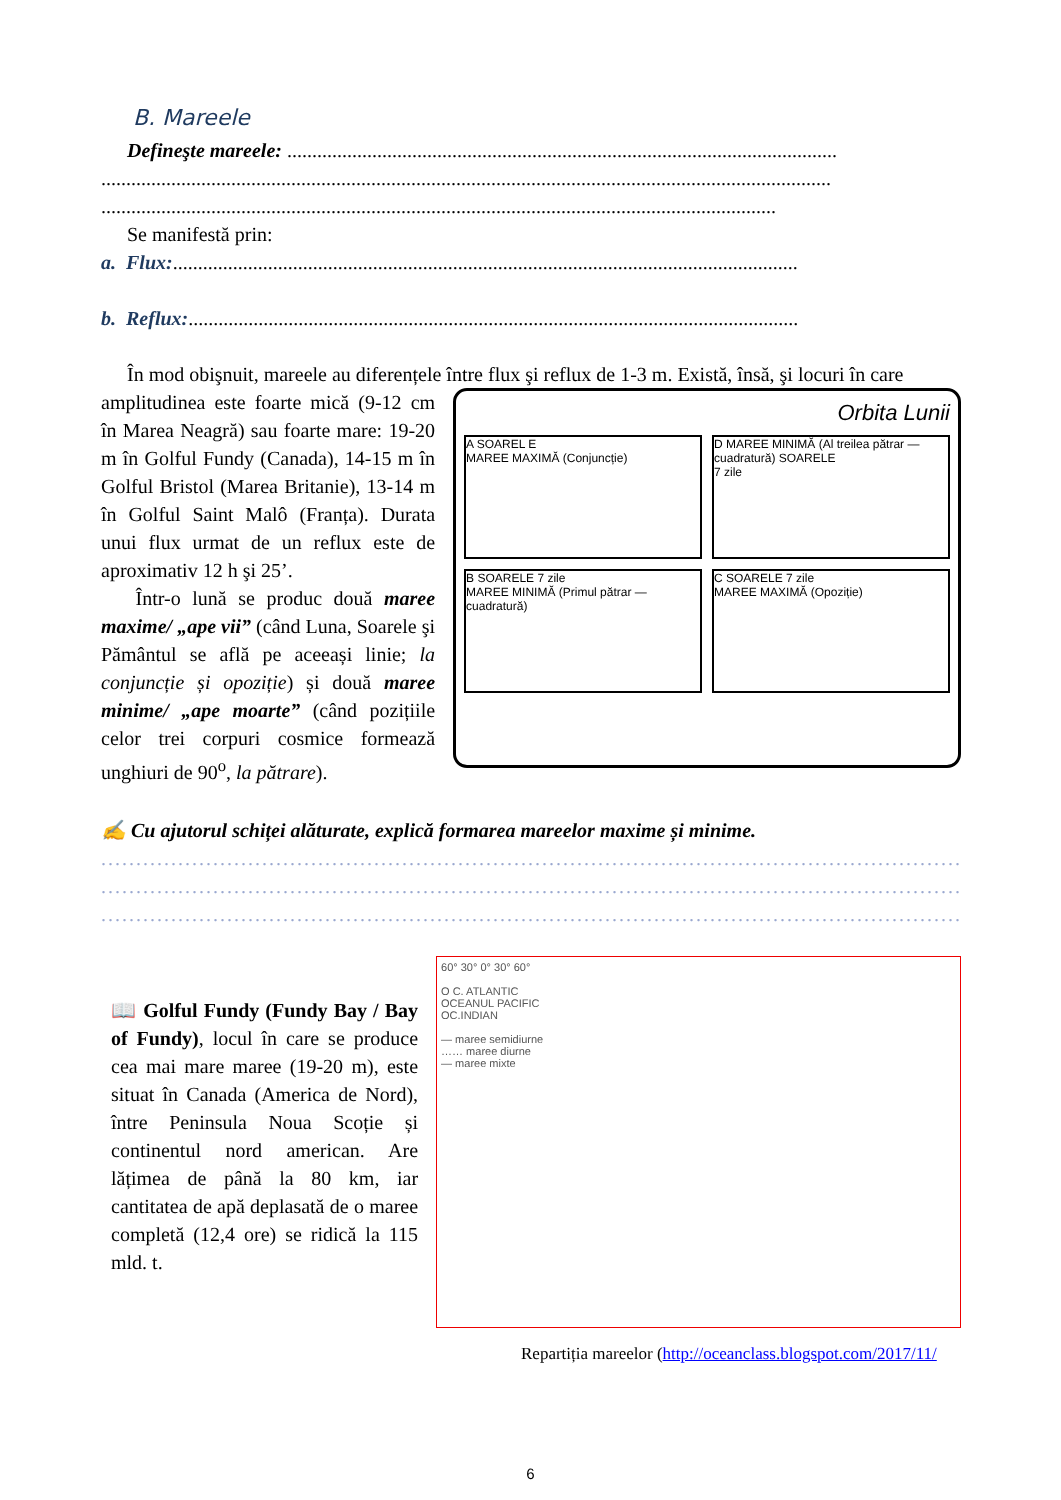B. Mareele
Defineşte mareele: ..............................................................................................................
..................................................................................................................................................
.......................................................................................................................................
Se manifestă prin:
a. Flux:.............................................................................................................................
b. Reflux:..........................................................................................................................
În mod obişnuit, mareele au diferențele între flux şi reflux de 1-3 m. Există, însă, şi locuri în care
amplitudinea este foarte mică (9-12 cm în Marea Neagră) sau foarte mare: 19-20 m în Golful Fundy (Canada), 14-15 m în Golful Bristol (Marea Britanie), 13-14 m în Golful Saint Malô (Franța). Durata unui flux urmat de un reflux este de aproximativ 12 h şi 25’.
Într-o lună se produc două maree maxime/ „ape vii” (când Luna, Soarele şi Pământul se află pe aceeași linie; la conjuncție și opoziție) și două maree minime/ „ape moarte” (când pozițiile celor trei corpuri cosmice formează unghiuri de 90<sup>o</sup>, la pătrare).
Orbita Lunii
A SOAREL E
MAREE MAXIMĂ (Conjuncție)
D MAREE MINIMĂ (Al treilea pătrar — cuadratură) SOARELE
7 zile
B SOARELE 7 zile
MAREE MINIMĂ (Primul pătrar — cuadratură)
C SOARELE 7 zile
MAREE MAXIMĂ (Opoziție)
✍ Cu ajutorul schiței alăturate, explică formarea mareelor maxime și minime.
.........................................................................................................................................................
.........................................................................................................................................................
.........................................................................................................................................................
📖 Golful Fundy (Fundy Bay / Bay of Fundy), locul în care se produce cea mai mare maree (19-20 m), este situat în Canada (America de Nord), între Peninsula Noua Scoție și continentul nord american. Are lățimea de până la 80 km, iar cantitatea de apă deplasată de o maree completă (12,4 ore) se ridică la 115 mld. t.
60° 30° 0° 30° 60°
O C. ATLANTIC
OCEANUL PACIFIC
OC.INDIAN
— maree semidiurne
…… maree diurne
— maree mixte
Repartiția mareelor (http://oceanclass.blogspot.com/2017/11/
6